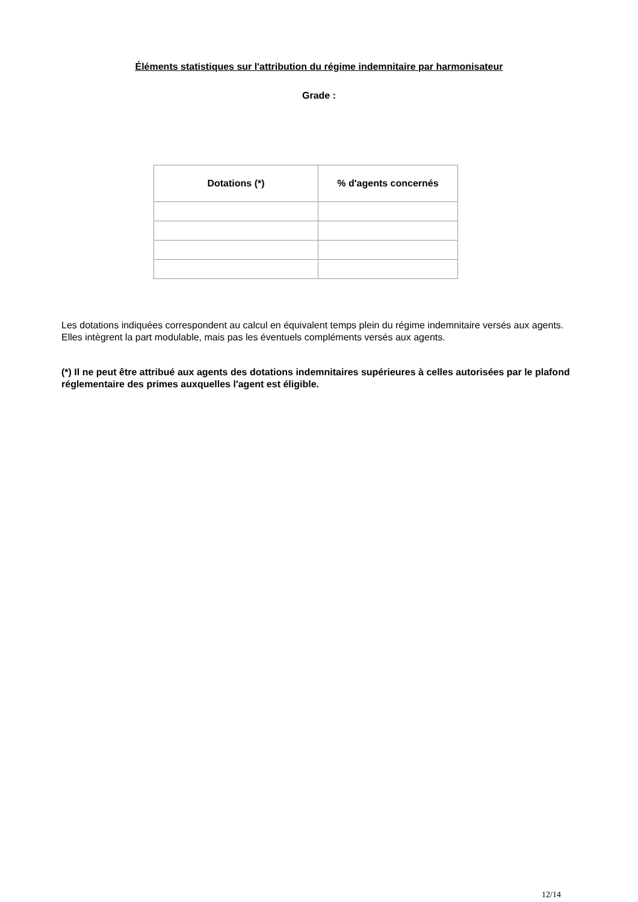Éléments statistiques sur l'attribution du régime indemnitaire par harmonisateur
Grade :
| Dotations (*) | % d'agents concernés |
| --- | --- |
Les dotations indiquées correspondent au calcul en équivalent temps plein du régime indemnitaire versés aux agents.
Elles intègrent la part modulable, mais pas les éventuels compléments versés aux agents.
(*) Il ne peut être attribué aux agents des dotations indemnitaires supérieures à celles autorisées par le plafond réglementaire des primes auxquelles l'agent est éligible.
12/14